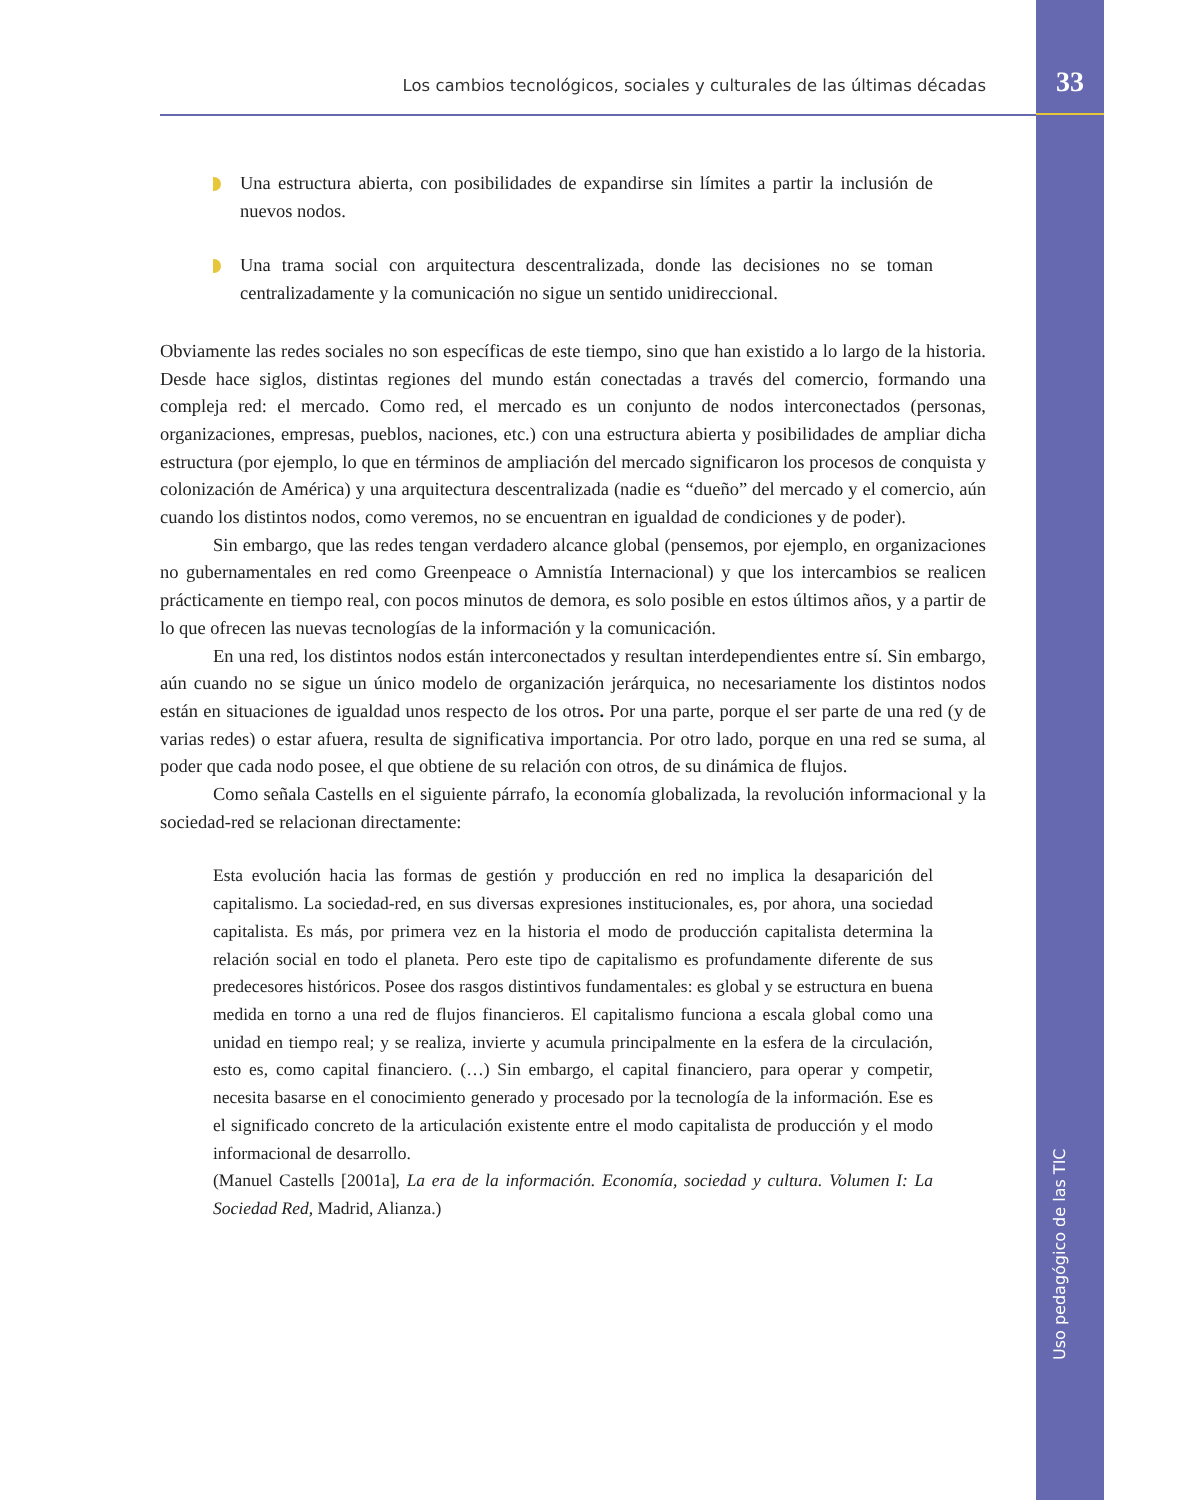33
Los cambios tecnológicos, sociales y culturales de las últimas décadas
Uso pedagógico de las TIC
Una estructura abierta, con posibilidades de expandirse sin límites a partir la inclusión de nuevos nodos.
Una trama social con arquitectura descentralizada, donde las decisiones no se toman centralizadamente y la comunicación no sigue un sentido unidireccional.
Obviamente las redes sociales no son específicas de este tiempo, sino que han existido a lo largo de la historia. Desde hace siglos, distintas regiones del mundo están conectadas a través del comercio, formando una compleja red: el mercado. Como red, el mercado es un conjunto de nodos interconectados (personas, organizaciones, empresas, pueblos, naciones, etc.) con una estructura abierta y posibilidades de ampliar dicha estructura (por ejemplo, lo que en términos de ampliación del mercado significaron los procesos de conquista y colonización de América) y una arquitectura descentralizada (nadie es “dueño” del mercado y el comercio, aún cuando los distintos nodos, como veremos, no se encuentran en igualdad de condiciones y de poder).
Sin embargo, que las redes tengan verdadero alcance global (pensemos, por ejemplo, en organizaciones no gubernamentales en red como Greenpeace o Amnistía Internacional) y que los intercambios se realicen prácticamente en tiempo real, con pocos minutos de demora, es solo posible en estos últimos años, y a partir de lo que ofrecen las nuevas tecnologías de la información y la comunicación.
En una red, los distintos nodos están interconectados y resultan interdependientes entre sí. Sin embargo, aún cuando no se sigue un único modelo de organización jerárquica, no necesariamente los distintos nodos están en situaciones de igualdad unos respecto de los otros. Por una parte, porque el ser parte de una red (y de varias redes) o estar afuera, resulta de significativa importancia. Por otro lado, porque en una red se suma, al poder que cada nodo posee, el que obtiene de su relación con otros, de su dinámica de flujos.
Como señala Castells en el siguiente párrafo, la economía globalizada, la revolución informacional y la sociedad-red se relacionan directamente:
Esta evolución hacia las formas de gestión y producción en red no implica la desaparición del capitalismo. La sociedad-red, en sus diversas expresiones institucionales, es, por ahora, una sociedad capitalista. Es más, por primera vez en la historia el modo de producción capitalista determina la relación social en todo el planeta. Pero este tipo de capitalismo es profundamente diferente de sus predecesores históricos. Posee dos rasgos distintivos fundamentales: es global y se estructura en buena medida en torno a una red de flujos financieros. El capitalismo funciona a escala global como una unidad en tiempo real; y se realiza, invierte y acumula principalmente en la esfera de la circulación, esto es, como capital financiero. (…) Sin embargo, el capital financiero, para operar y competir, necesita basarse en el conocimiento generado y procesado por la tecnología de la información. Ese es el significado concreto de la articulación existente entre el modo capitalista de producción y el modo informacional de desarrollo.
(Manuel Castells [2001a], La era de la información. Economía, sociedad y cultura. Volumen I: La Sociedad Red, Madrid, Alianza.)